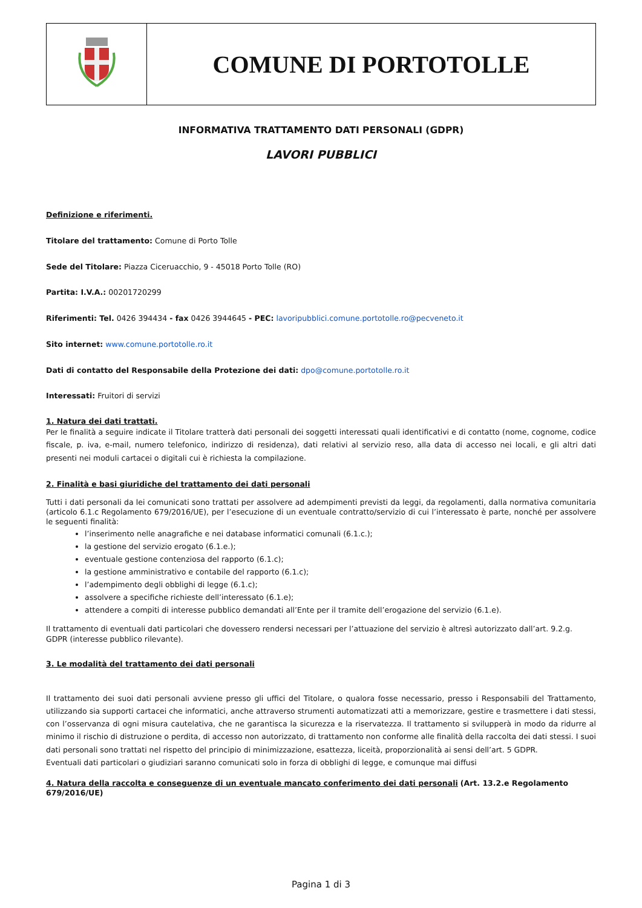| | COMUNE DI PORTOTOLLE |
INFORMATIVA TRATTAMENTO DATI PERSONALI (GDPR)
LAVORI PUBBLICI
Definizione e riferimenti.
Titolare del trattamento: Comune di Porto Tolle
Sede del Titolare: Piazza Ciceruacchio, 9 - 45018 Porto Tolle (RO)
Partita: I.V.A.: 00201720299
Riferimenti: Tel. 0426 394434 - fax 0426 3944645 - PEC: lavoripubblici.comune.portotolle.ro@pecveneto.it
Sito internet: www.comune.portotolle.ro.it
Dati di contatto del Responsabile della Protezione dei dati: dpo@comune.portotolle.ro.it
Interessati: Fruitori di servizi
1. Natura dei dati trattati.
Per le finalità a seguire indicate il Titolare tratterà dati personali dei soggetti interessati quali identificativi e di contatto (nome, cognome, codice fiscale, p. iva, e-mail, numero telefonico, indirizzo di residenza), dati relativi al servizio reso, alla data di accesso nei locali, e gli altri dati presenti nei moduli cartacei o digitali cui è richiesta la compilazione.
2. Finalità e basi giuridiche del trattamento dei dati personali
Tutti i dati personali da lei comunicati sono trattati per assolvere ad adempimenti previsti da leggi, da regolamenti, dalla normativa comunitaria (articolo 6.1.c Regolamento 679/2016/UE), per l’esecuzione di un eventuale contratto/servizio di cui l’interessato è parte, nonché per assolvere le seguenti finalità:
l’inserimento nelle anagrafiche e nei database informatici comunali (6.1.c.);
la gestione del servizio erogato (6.1.e.);
eventuale gestione contenziosa del rapporto (6.1.c);
la gestione amministrativo e contabile del rapporto (6.1.c);
l’adempimento degli obblighi di legge (6.1.c);
assolvere a specifiche richieste dell’interessato (6.1.e);
attendere a compiti di interesse pubblico demandati all’Ente per il tramite dell’erogazione del servizio (6.1.e).
Il trattamento di eventuali dati particolari che dovessero rendersi necessari per l’attuazione del servizio è altresì autorizzato dall’art. 9.2.g. GDPR (interesse pubblico rilevante).
3. Le modalità del trattamento dei dati personali
Il trattamento dei suoi dati personali avviene presso gli uffici del Titolare, o qualora fosse necessario, presso i Responsabili del Trattamento, utilizzando sia supporti cartacei che informatici, anche attraverso strumenti automatizzati atti a memorizzare, gestire e trasmettere i dati stessi, con l’osservanza di ogni misura cautelativa, che ne garantisca la sicurezza e la riservatezza. Il trattamento si svilupperà in modo da ridurre al minimo il rischio di distruzione o perdita, di accesso non autorizzato, di trattamento non conforme alle finalità della raccolta dei dati stessi. I suoi dati personali sono trattati nel rispetto del principio di minimizzazione, esattezza, liceità, proporzionalità ai sensi dell’art. 5 GDPR.
Eventuali dati particolari o giudiziari saranno comunicati solo in forza di obblighi di legge, e comunque mai diffusi
4. Natura della raccolta e conseguenze di un eventuale mancato conferimento dei dati personali (Art. 13.2.e Regolamento 679/2016/UE)
Pagina 1 di 3